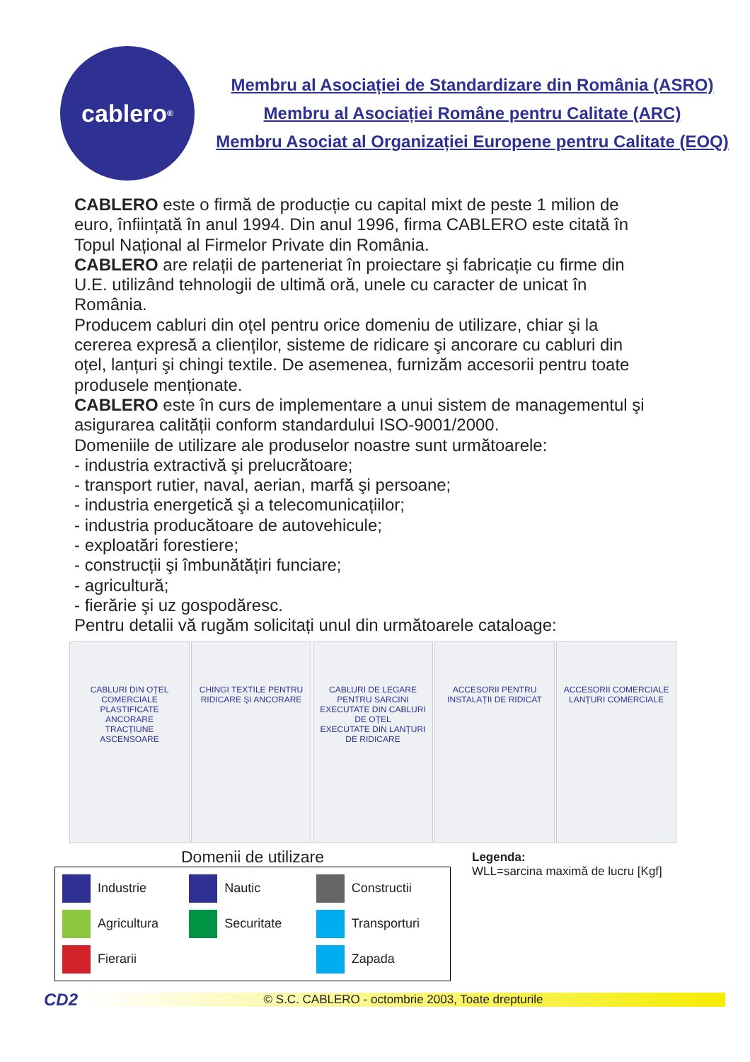cablero<sup>®</sup>
Membru al Asociației de Standardizare din România (ASRO)
Membru al Asociației Române pentru Calitate (ARC)
Membru Asociat al Organizației Europene pentru Calitate (EOQ)
CABLERO este o firmă de producție cu capital mixt de peste 1 milion de euro, înființată în anul 1994. Din anul 1996, firma CABLERO este citată în Topul Național al Firmelor Private din România.
CABLERO are relații de parteneriat în proiectare şi fabricație cu firme din U.E. utilizând tehnologii de ultimă oră, unele cu caracter de unicat în România.
Producem cabluri din oțel pentru orice domeniu de utilizare, chiar şi la cererea expresă a clienților, sisteme de ridicare şi ancorare cu cabluri din oțel, lanțuri şi chingi textile. De asemenea, furnizăm accesorii pentru toate produsele menționate.
CABLERO este în curs de implementare a unui sistem de managementul şi asigurarea calității conform standardului ISO-9001/2000.
Domeniile de utilizare ale produselor noastre sunt următoarele:
- industria extractivă şi prelucrătoare;
- transport rutier, naval, aerian, marfă şi persoane;
- industria energetică şi a telecomunicațiilor;
- industria producătoare de autovehicule;
- exploatări forestiere;
- construcții şi îmbunătățiri funciare;
- agricultură;
- fierărie şi uz gospodăresc.
Pentru detalii vă rugăm solicitați unul din următoarele cataloage:
CABLURI DIN OȚEL
COMERCIALE
PLASTIFICATE
ANCORARE
TRACȚIUNE
ASCENSOARE
CHINGI TEXTILE PENTRU RIDICARE ŞI ANCORARE
CABLURI DE LEGARE PENTRU SARCINI
EXECUTATE DIN CABLURI DE OȚEL
EXECUTATE DIN LANȚURI DE RIDICARE
ACCESORII PENTRU INSTALAȚII DE RIDICAT
ACCESORII COMERCIALE
LANȚURI COMERCIALE
Domenii de utilizare
Industrie
Nautic
Constructii
Agricultura
Securitate
Transporturi
Fierarii
Zapada
Legenda:
WLL=sarcina maximă de lucru [Kgf]
CD2
© S.C. CABLERO - octombrie 2003, Toate drepturile